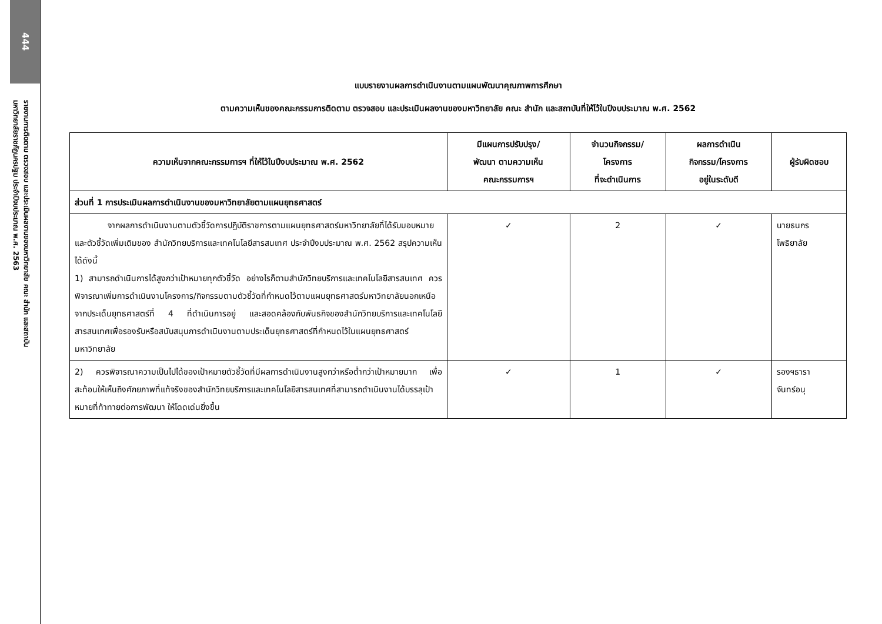444
รายงานการติดตาม ตรวจสอบ และประเมินผลงานของมหาวิทยาลัย คณะ สำนัก และสถาบัน
มหาวิทยาลัยราชภัฏนครปฐม ประจำปีงบประมาณ พ.ศ. 2563
แบบรายงานผลการดำเนินงานตามแผนพัฒนาคุณภาพการศึกษา
ตามความเห็นของคณะกรรมการติดตาม ตรวจสอบ และประเมินผลงานของมหาวิทยาลัย คณะ สำนัก และสถาบันที่ให้ไว้ในปีงบประมาณ พ.ศ. 2562
| ความเห็นจากคณะกรรมการฯ ที่ให้ไว้ในปีงบประมาณ พ.ศ. 2562 | มีแผนการปรับปรุง/ พัฒนา ตามความเห็น คณะกรรมการฯ | จำนวนกิจกรรม/ โครงการ ที่จะดำเนินการ | ผลการดำเนิน กิจกรรม/โครงการ อยู่ในระดับดี | ผู้รับผิดชอบ |
| --- | --- | --- | --- | --- |
| ส่วนที่ 1 การประเมินผลการดำเนินงานของมหาวิทยาลัยตามแผนยุทธศาสตร์ | | | | |
| จากผลการดำเนินงานตามตัวชี้วัดการปฏิบัติราชการตามแผนยุทธศาสตร์มหาวิทยาลัยที่ได้รับมอบหมาย และตัวชี้วัดเพิ่มเติมของ สำนักวิทยบริการและเทคโนโลยีสารสนเทศ ประจำปีงบประมาณ พ.ศ. 2562 สรุปความเห็นได้ดังนี้ 1) สามารถดำเนินการได้สูงกว่าเป้าหมายทุกตัวชี้วัด อย่างไรก็ตามสำนักวิทยบริการและเทคโนโลยีสารสนเทศ ควรพิจารณาเพิ่มการดำเนินงานโครงการ/กิจกรรมตามตัวชี้วัดที่กำหนดไว้ตามแผนยุทธศาสตร์มหาวิทยาลัยนอกเหนือจากประเด็นยุทธศาสตร์ที่ 4 ที่ดำเนินการอยู่ และสอดคล้องกับพันธกิจของสำนักวิทยบริการและเทคโนโลยีสารสนเทศเพื่อรองรับหรือสนับสนุนการดำเนินงานตามประเด็นยุทธศาสตร์ที่กำหนดไว้ในแผนยุทธศาสตร์มหาวิทยาลัย | ✓ | 2 | ✓ | นายธนกร โพธิยาลัย |
| 2) ควรพิจารณาความเป็นไปได้ของเป้าหมายตัวชี้วัดที่มีผลการดำเนินงานสูงกว่าหรือต่ำกว่าเป้าหมายมาก เพื่อสะท้อนให้เห็นถึงศักยภาพที่แท้จริงของสำนักวิทยบริการและเทคโนโลยีสารสนเทศที่สามารถดำเนินงานได้บรรลุเป้าหมายที่ท้าทายต่อการพัฒนา ให้โดดเด่นยิ่งขึ้น | ✓ | 1 | ✓ | รองฯธารา จันทร์อนุ |